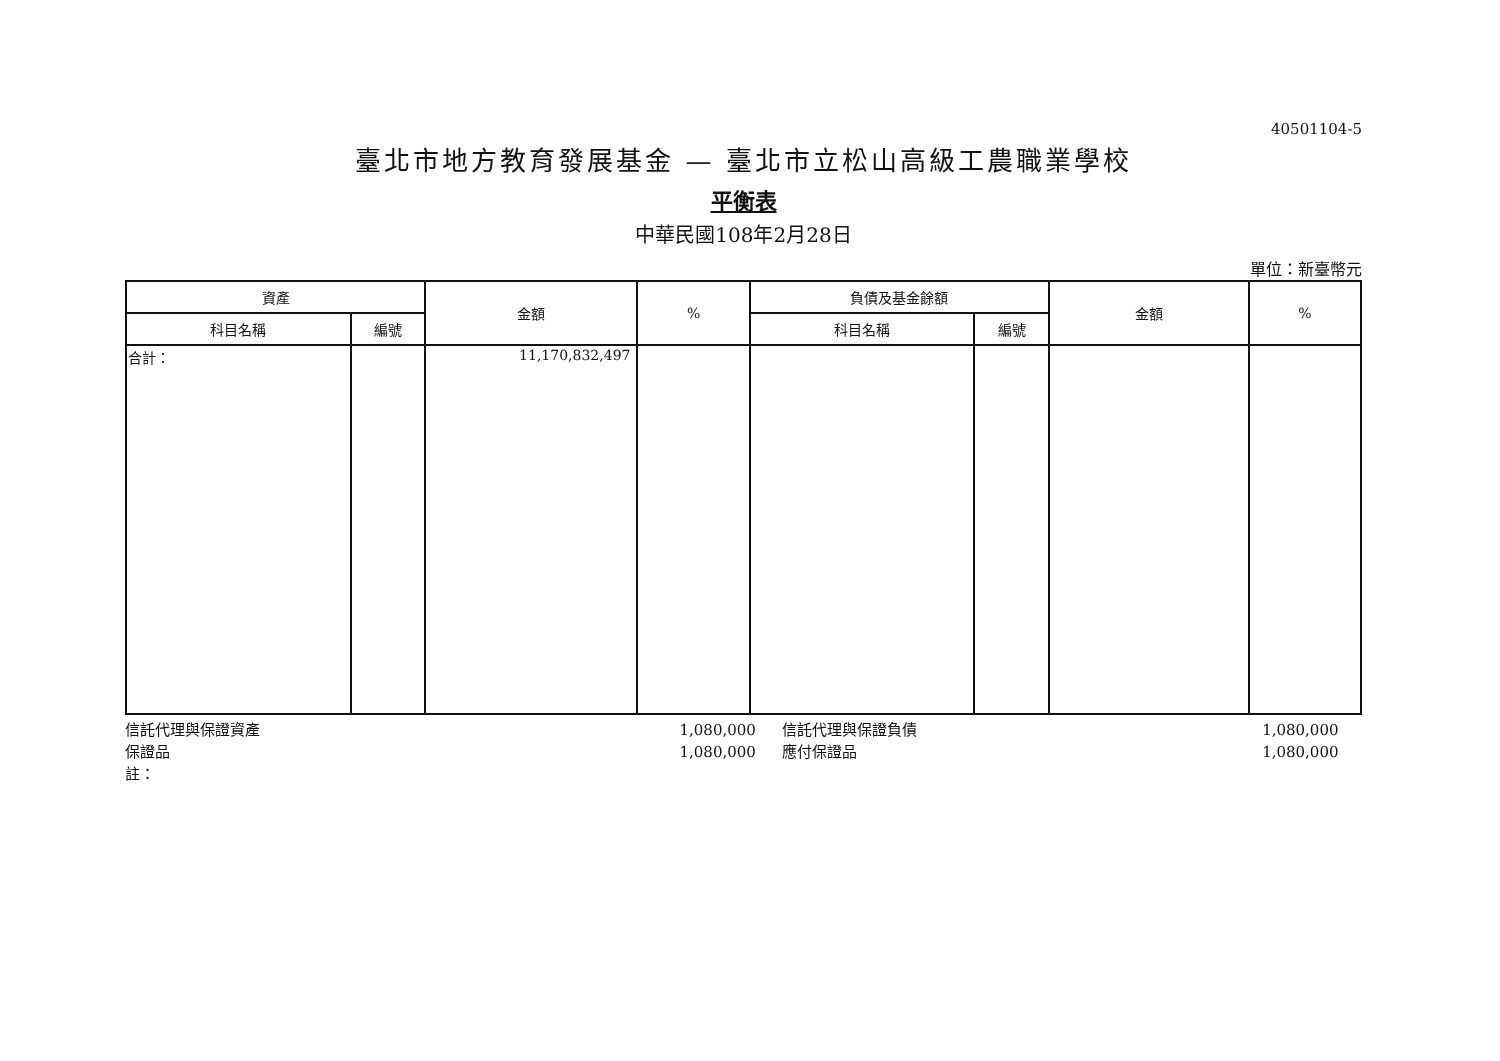40501104-5
臺北市地方教育發展基金 — 臺北市立松山高級工農職業學校
平衡表
中華民國108年2月28日
單位：新臺幣元
| 資產 | | 金額 | % | 負債及基金餘額 | | 金額 | % |
| --- | --- | --- | --- | --- | --- | --- | --- |
| 科目名稱 | 編號 | | | 科目名稱 | 編號 | | |
| 合計： | | 11,170,832,497 | | | | | |
信託代理與保證資產
保證品
註：
1,080,000
1,080,000
信託代理與保證負債
應付保證品
1,080,000
1,080,000